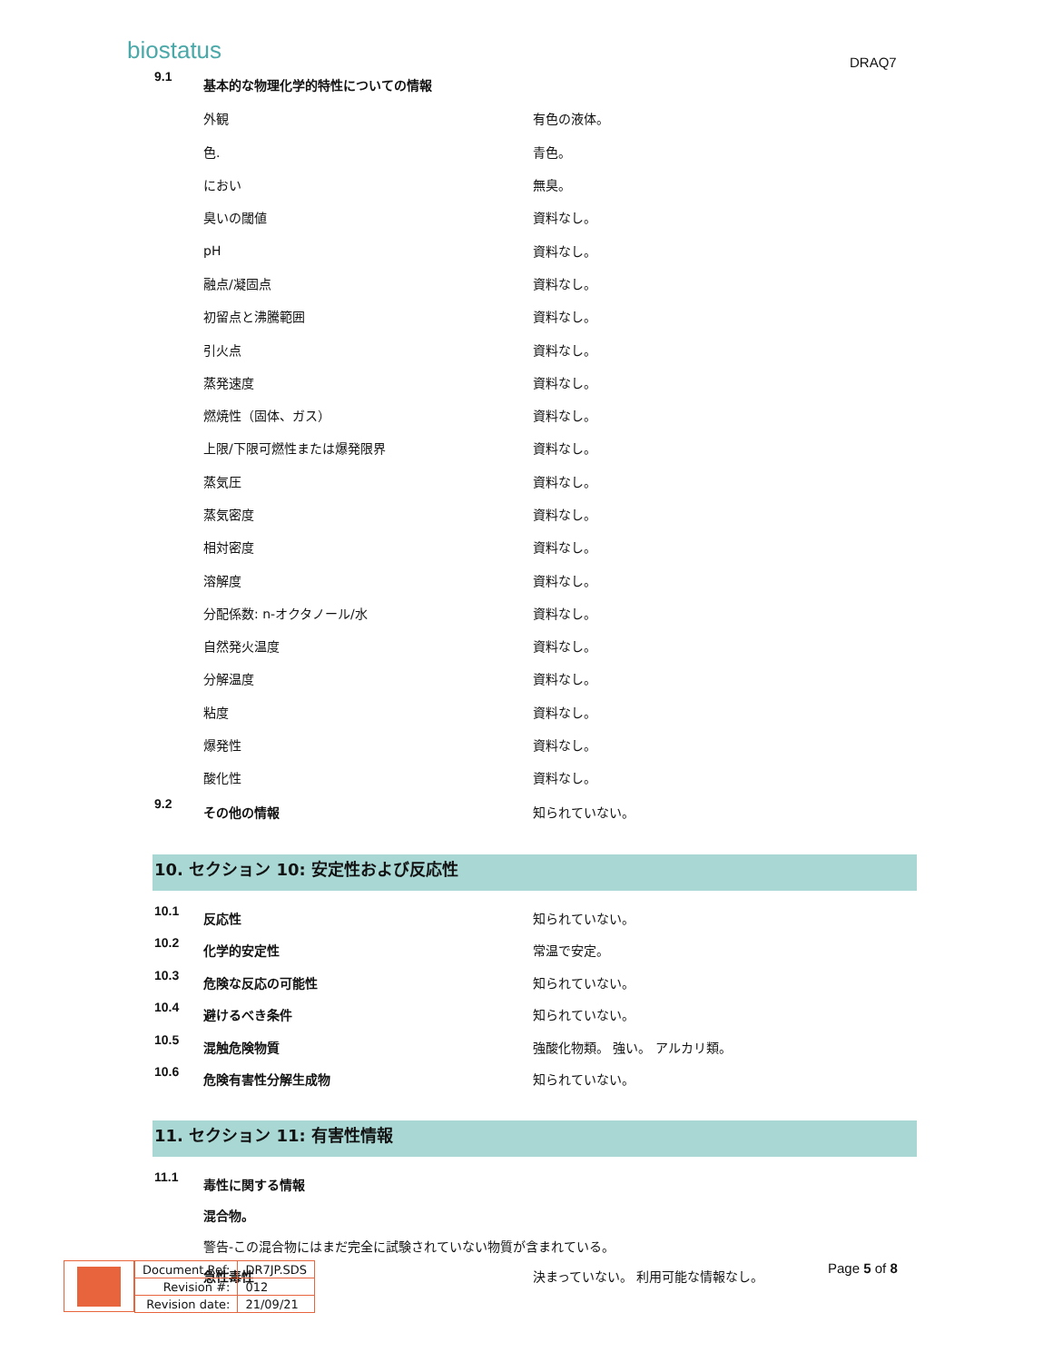biostatus DRAQ7
| 9.1 | 基本的な物理化学的特性についての情報 | |
| | 外観 | 有色の液体。 |
| | 色. | 青色。 |
| | におい | 無臭。 |
| | 臭いの閾値 | 資料なし。 |
| | pH | 資料なし。 |
| | 融点/凝固点 | 資料なし。 |
| | 初留点と沸騰範囲 | 資料なし。 |
| | 引火点 | 資料なし。 |
| | 蒸発速度 | 資料なし。 |
| | 燃焼性（固体、ガス） | 資料なし。 |
| | 上限/下限可燃性または爆発限界 | 資料なし。 |
| | 蒸気圧 | 資料なし。 |
| | 蒸気密度 | 資料なし。 |
| | 相対密度 | 資料なし。 |
| | 溶解度 | 資料なし。 |
| | 分配係数: n-オクタノール/水 | 資料なし。 |
| | 自然発火温度 | 資料なし。 |
| | 分解温度 | 資料なし。 |
| | 粘度 | 資料なし。 |
| | 爆発性 | 資料なし。 |
| | 酸化性 | 資料なし。 |
| 9.2 | その他の情報 | 知られていない。 |
10. セクション 10: 安定性および反応性
| 10.1 | 反応性 | 知られていない。 |
| 10.2 | 化学的安定性 | 常温で安定。 |
| 10.3 | 危険な反応の可能性 | 知られていない。 |
| 10.4 | 避けるべき条件 | 知られていない。 |
| 10.5 | 混触危険物質 | 強酸化物類。 強い。 アルカリ類。 |
| 10.6 | 危険有害性分解生成物 | 知られていない。 |
11. セクション 11: 有害性情報
| 11.1 | 毒性に関する情報 | |
| | 混合物。 | |
| | 警告-この混合物にはまだ完全に試験されていない物質が含まれている。 | |
| | 急性毒性 | 決まっていない。 利用可能な情報なし。 |
| Document Ref: | DR7JP.SDS |
| Revision #: | 012 |
| Revision date: | 21/09/21 |
Page 5 of 8